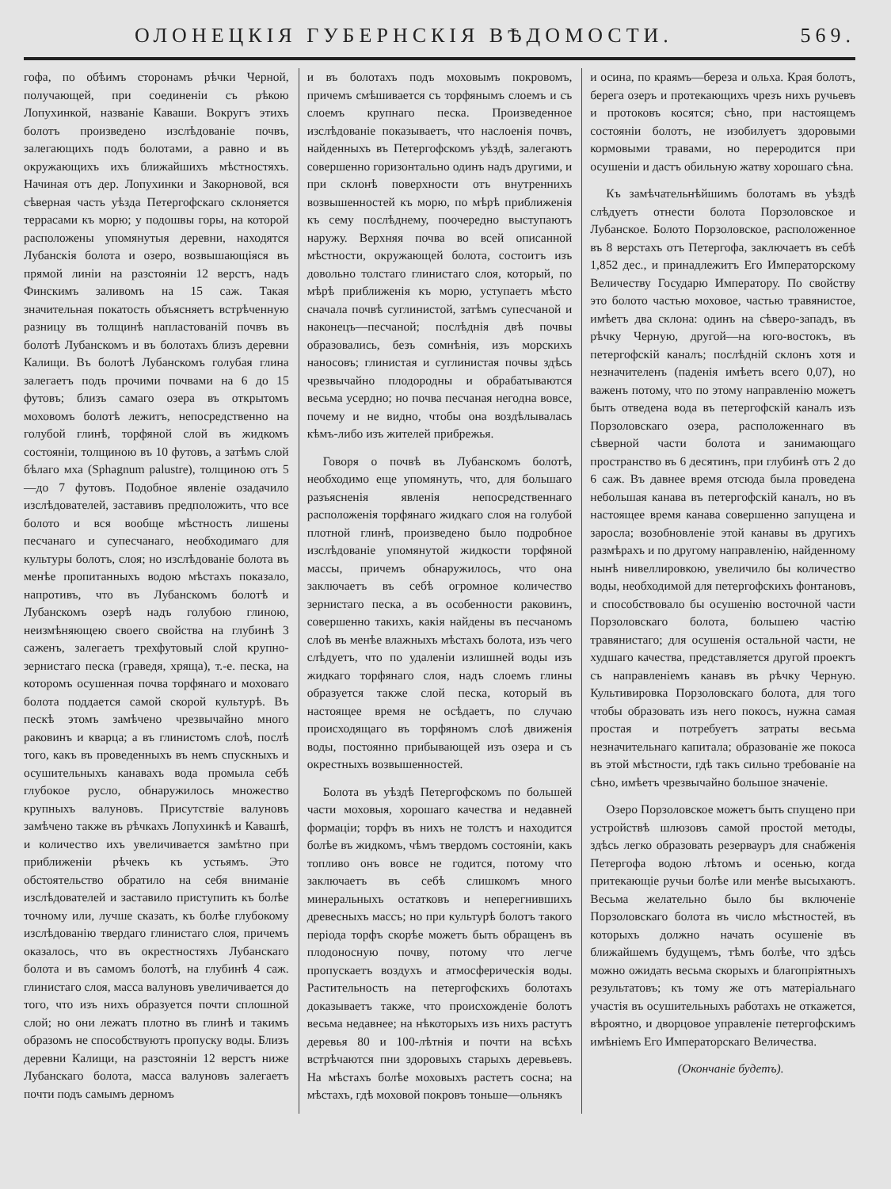ОЛОНЕЦКІЯ ГУБЕРНСКІЯ ВѢДОМОСТИ. 569.
гофа, по обѣимъ сторонамъ рѣчки Черной, получающей, при соединеніи съ рѣкою Лопухинкой, названіе Каваши. Вокругъ этихъ болотъ произведено изслѣдованіе почвъ, залегающихъ подъ болотами, а равно и въ окружающихъ ихъ ближайшихъ мѣстностяхъ. Начиная отъ дер. Лопухинки и Закорновой, вся сѣверная часть уѣзда Петергофскаго склоняется террасами къ морю; у подошвы горы, на которой расположены упомянутыя деревни, находятся Лубанскія болота и озеро, возвышающіяся въ прямой линіи на разстояніи 12 верстъ, надъ Финскимъ заливомъ на 15 саж. Такая значительная покатость объясняетъ встрѣченную разницу въ толщинѣ напластованій почвъ въ болотѣ Лубанскомъ и въ болотахъ близъ деревни Калищи. Въ болотѣ Лубанскомъ голубая глина залегаетъ подъ прочими почвами на 6 до 15 футовъ; близъ самаго озера въ открытомъ моховомъ болотѣ лежитъ, непосредственно на голубой глинѣ, торфяной слой въ жидкомъ состояніи, толщиною въ 10 футовъ, а затѣмъ слой бѣлаго мха (Sphagnum palustre), толщиною отъ 5—до 7 футовъ. Подобное явленіе озадачило изслѣдователей, заставивъ предположить, что все болото и вся вообще мѣстность лишены песчанаго и супесчанаго, необходимаго для культуры болотъ, слоя; но изслѣдованіе болота въ менѣе пропитанныхъ водою мѣстахъ показало, напротивъ, что въ Лубанскомъ болотѣ и Лубанскомъ озерѣ надъ голубою глиною, неизмѣняющею своего свойства на глубинѣ 3 саженъ, залегаетъ трехфутовый слой крупно-зернистаго песка (граведя, хряща), т.-е. песка, на которомъ осушенная почва торфянаго и моховаго болота поддается самой скорой культурѣ. Въ пескѣ этомъ замѣчено чрезвычайно много раковинъ и кварца; а въ глинистомъ слоѣ, послѣ того, какъ въ проведенныхъ въ немъ спускныхъ и осушительныхъ канавахъ вода промыла себѣ глубокое русло, обнаружилось множество крупныхъ валуновъ. Присутствіе валуновъ замѣчено также въ рѣчкахъ Лопухинкѣ и Кавашѣ, и количество ихъ увеличивается замѣтно при приближеніи рѣчекъ къ устьямъ. Это обстоятельство обратило на себя вниманіе изслѣдователей и заставило приступить къ болѣе точному или, лучше сказать, къ болѣе глубокому изслѣдованію твердаго глинистаго слоя, причемъ оказалось, что въ окрестностяхъ Лубанскаго болота и въ самомъ болотѣ, на глубинѣ 4 саж. глинистаго слоя, масса валуновъ увеличивается до того, что изъ нихъ образуется почти сплошной слой; но они лежатъ плотно въ глинѣ и такимъ образомъ не способствуютъ пропуску воды. Близъ деревни Калищи, на разстояніи 12 верстъ ниже Лубанскаго болота, масса валуновъ залегаетъ почти подъ самымъ дерномъ
и въ болотахъ подъ моховымъ покровомъ, причемъ смѣшивается съ торфянымъ слоемъ и съ слоемъ крупнаго песка. Произведенное изслѣдованіе показываетъ, что наслоенія почвъ, найденныхъ въ Петергофскомъ уѣздѣ, залегаютъ совершенно горизонтально одинъ надъ другими, и при склонѣ поверхности отъ внутреннихъ возвышенностей къ морю, по мѣрѣ приближенія къ сему послѣднему, поочередно выступаютъ наружу. Верхняя почва во всей описанной мѣстности, окружающей болота, состоитъ изъ довольно толстаго глинистаго слоя, который, по мѣрѣ приближенія къ морю, уступаетъ мѣсто сначала почвѣ суглинистой, затѣмъ супесчаной и наконецъ—песчаной; послѣднія двѣ почвы образовались, безъ сомнѣнія, изъ морскихъ наносовъ; глинистая и суглинистая почвы здѣсь чрезвычайно плодородны и обрабатываются весьма усердно; но почва песчаная негодна вовсе, почему и не видно, чтобы она воздѣлывалась кѣмъ-либо изъ жителей прибрежья.
Говоря о почвѣ въ Лубанскомъ болотѣ, необходимо еще упомянуть, что, для большаго разъясненія явленія непосредственнаго расположенія торфянаго жидкаго слоя на голубой плотной глинѣ, произведено было подробное изслѣдованіе упомянутой жидкости торфяной массы, причемъ обнаружилось, что она заключаетъ въ себѣ огромное количество зернистаго песка, а въ особенности раковинъ, совершенно такихъ, какія найдены въ песчаномъ слоѣ въ менѣе влажныхъ мѣстахъ болота, изъ чего слѣдуетъ, что по удаленіи излишней воды изъ жидкаго торфянаго слоя, надъ слоемъ глины образуется также слой песка, который въ настоящее время не осѣдаетъ, по случаю происходящаго въ торфяномъ слоѣ движенія воды, постоянно прибывающей изъ озера и съ окрестныхъ возвышенностей.
Болота въ уѣздѣ Петергофскомъ по большей части моховыя, хорошаго качества и недавней формаціи; торфъ въ нихъ не толстъ и находится болѣе въ жидкомъ, чѣмъ твердомъ состояніи, какъ топливо онъ вовсе не годится, потому что заключаетъ въ себѣ слишкомъ много минеральныхъ остатковъ и неперегнившихъ древесныхъ массъ; но при культурѣ болотъ такого періода торфъ скорѣе можетъ быть обращенъ въ плодоносную почву, потому что легче пропускаетъ воздухъ и атмосферическія воды. Растительность на петергофскихъ болотахъ доказываетъ также, что происхожденіе болотъ весьма недавнее; на нѣкоторыхъ изъ нихъ растутъ деревья 80 и 100-лѣтнія и почти на всѣхъ встрѣчаются пни здоровыхъ старыхъ деревьевъ. На мѣстахъ болѣе моховыхъ растетъ сосна; на мѣстахъ, гдѣ моховой покровъ тоньше—ольнякъ
и осина, по краямъ—береза и ольха. Края болотъ, берега озеръ и протекающихъ чрезъ нихъ ручьевъ и протоковъ косятся; сѣно, при настоящемъ состояніи болотъ, не изобилуетъ здоровыми кормовыми травами, но переродится при осушеніи и дастъ обильную жатву хорошаго сѣна.
Къ замѣчательнѣйшимъ болотамъ въ уѣздѣ слѣдуетъ отнести болота Порзоловское и Лубанское. Болото Порзоловское, расположенное въ 8 верстахъ отъ Петергофа, заключаетъ въ себѣ 1,852 дес., и принадлежитъ Его Императорскому Величеству Государю Императору. По свойству это болото частью моховое, частью травянистое, имѣетъ два склона: одинъ на сѣверо-западъ, въ рѣчку Черную, другой—на юго-востокъ, въ петергофскій каналъ; послѣдній склонъ хотя и незначителенъ (паденія имѣетъ всего 0,07), но важенъ потому, что по этому направленію можетъ быть отведена вода въ петергофскій каналъ изъ Порзоловскаго озера, расположеннаго въ сѣверной части болота и занимающаго пространство въ 6 десятинъ, при глубинѣ отъ 2 до 6 саж. Въ давнее время отсюда была проведена небольшая канава въ петергофскій каналъ, но въ настоящее время канава совершенно запущена и заросла; возобновленіе этой канавы въ другихъ размѣрахъ и по другому направленію, найденному нынѣ нивеллировкою, увеличило бы количество воды, необходимой для петергофскихъ фонтановъ, и способствовало бы осушенію восточной части Порзоловскаго болота, большею частію травянистаго; для осушенія остальной части, не худшаго качества, представляется другой проектъ съ направленіемъ канавъ въ рѣчку Черную. Культивировка Порзоловскаго болота, для того чтобы образовать изъ него покосъ, нужна самая простая и потребуетъ затраты весьма незначительнаго капитала; образованіе же покоса въ этой мѣстности, гдѣ такъ сильно требованіе на сѣно, имѣетъ чрезвычайно большое значеніе.
Озеро Порзоловское можетъ быть спущено при устройствѣ шлюзовъ самой простой методы, здѣсь легко образовать резервауръ для снабженія Петергофа водою лѣтомъ и осенью, когда притекающіе ручьи болѣе или менѣе высыхаютъ. Весьма желательно было бы включеніе Порзоловскаго болота въ число мѣстностей, въ которыхъ должно начать осушеніе въ ближайшемъ будущемъ, тѣмъ болѣе, что здѣсь можно ожидать весьма скорыхъ и благопріятныхъ результатовъ; къ тому же отъ матеріальнаго участія въ осушительныхъ работахъ не откажется, вѣроятно, и дворцовое управленіе петергофскимъ имѣніемъ Его Императорскаго Величества.
(Окончаніе будетъ).